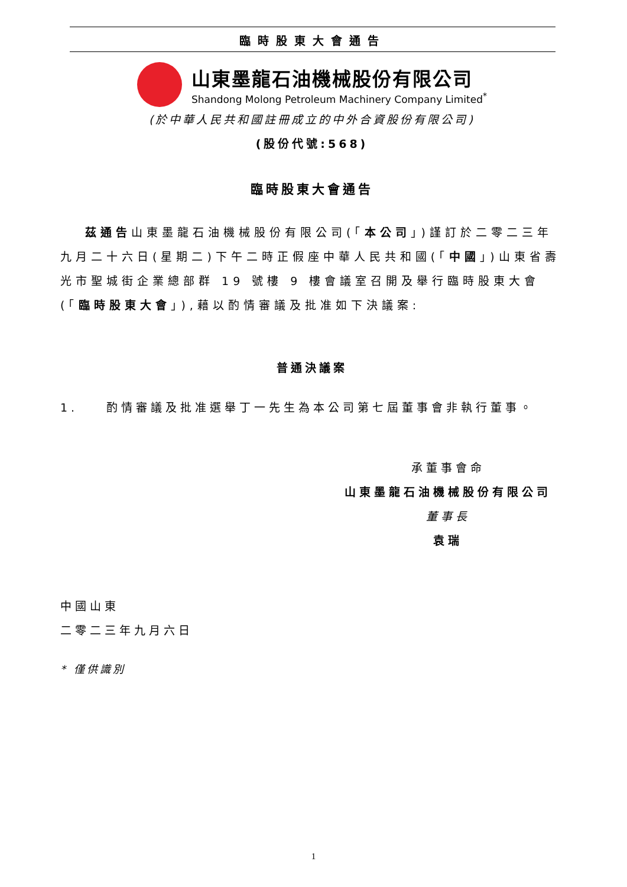臨時股東大會通告
山東墨龍石油機械股份有限公司
Shandong Molong Petroleum Machinery Company Limited<sup>*</sup>
(於中華人民共和國註冊成立的中外合資股份有限公司)
(股份代號:568)
臨時股東大會通告
茲通告山東墨龍石油機械股份有限公司(「本公司」)謹訂於二零二三年九月二十六日(星期二)下午二時正假座中華人民共和國(「中國」)山東省壽光市聖城街企業總部群 19 號樓 9 樓會議室召開及舉行臨時股東大會(「臨時股東大會」),藉以酌情審議及批准如下決議案:
普通決議案
1. 酌情審議及批准選舉丁一先生為本公司第七屆董事會非執行董事。
承董事會命
山東墨龍石油機械股份有限公司
董事長
袁瑞
中國山東
二零二三年九月六日
* 僅供識別
1